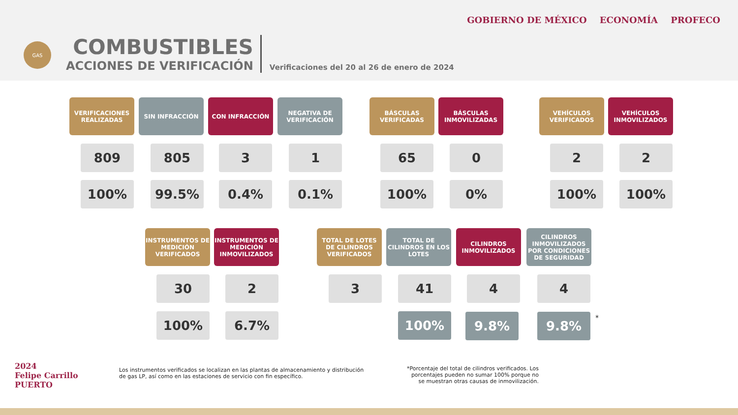GAS
COMBUSTIBLES
ACCIONES DE VERIFICACIÓN
Verificaciones del 20 al 26 de enero de 2024
GOBIERNO DE MÉXICO ECONOMÍA PROFECO
VERIFICACIONES REALIZADAS
SIN INFRACCIÓN CON INFRACCIÓN
NEGATIVA DE VERIFICACIÓN
BÁSCULAS VERIFICADAS
BÁSCULAS INMOVILIZADAS
VEHÍCULOS VERIFICADOS
VEHÍCULOS INMOVILIZADOS
809 805 3 1 65 0 2 2
100% 99.5% 0.4% 0.1% 100% 0% 100% 100%
INSTRUMENTOS DE MEDICIÓN VERIFICADOS
INSTRUMENTOS DE MEDICIÓN INMOVILIZADOS
TOTAL DE LOTES DE CILINDROS VERIFICADOS
TOTAL DE CILINDROS EN LOS LOTES
CILINDROS INMOVILIZADOS
CILINDROS INMOVILIZADOS POR CONDICIONES DE SEGURIDAD
30 2 3 41 4 4
100% 6.7% 100% 9.8% 9.8% *
2024
Felipe Carrillo
PUERTO
Los instrumentos verificados se localizan en las plantas de almacenamiento y distribución de gas LP, así como en las estaciones de servicio con fin específico.
*Porcentaje del total de cilindros verificados. Los porcentajes pueden no sumar 100% porque no se muestran otras causas de inmovilización.